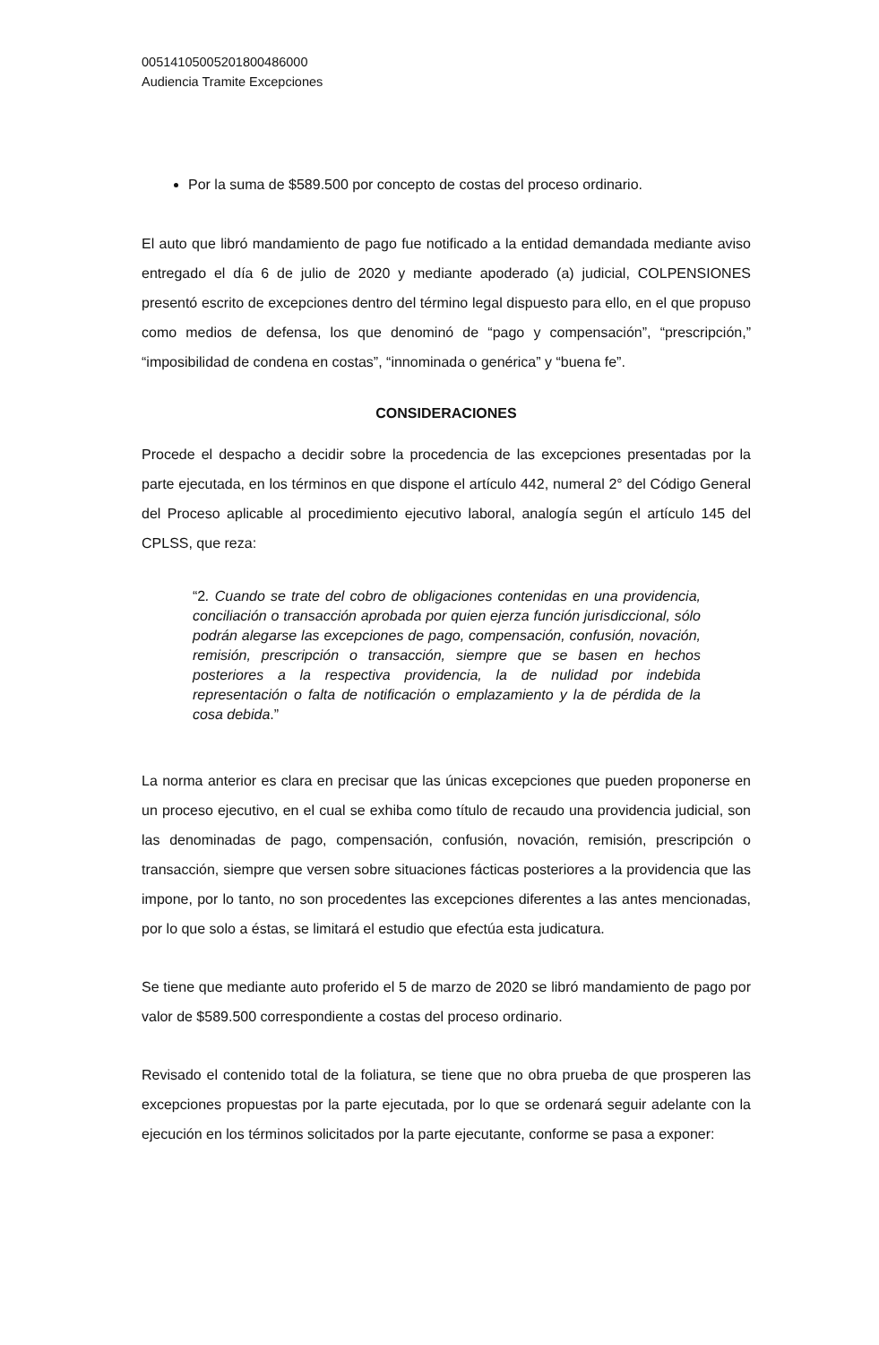00514105005201800486000
Audiencia Tramite Excepciones
Por la suma de $589.500 por concepto de costas del proceso ordinario.
El auto que libró mandamiento de pago fue notificado a la entidad demandada mediante aviso entregado el día 6 de julio de 2020 y mediante apoderado (a) judicial, COLPENSIONES presentó escrito de excepciones dentro del término legal dispuesto para ello, en el que propuso como medios de defensa, los que denominó de “pago y compensación”, “prescripción,” “imposibilidad de condena en costas”, “innominada o genérica” y “buena fe”.
CONSIDERACIONES
Procede el despacho a decidir sobre la procedencia de las excepciones presentadas por la parte ejecutada, en los términos en que dispone el artículo 442, numeral 2° del Código General del Proceso aplicable al procedimiento ejecutivo laboral, analogía según el artículo 145 del CPLSS, que reza:
“2. Cuando se trate del cobro de obligaciones contenidas en una providencia, conciliación o transacción aprobada por quien ejerza función jurisdiccional, sólo podrán alegarse las excepciones de pago, compensación, confusión, novación, remisión, prescripción o transacción, siempre que se basen en hechos posteriores a la respectiva providencia, la de nulidad por indebida representación o falta de notificación o emplazamiento y la de pérdida de la cosa debida.”
La norma anterior es clara en precisar que las únicas excepciones que pueden proponerse en un proceso ejecutivo, en el cual se exhiba como título de recaudo una providencia judicial, son las denominadas de pago, compensación, confusión, novación, remisión, prescripción o transacción, siempre que versen sobre situaciones fácticas posteriores a la providencia que las impone, por lo tanto, no son procedentes las excepciones diferentes a las antes mencionadas, por lo que solo a éstas, se limitará el estudio que efectúa esta judicatura.
Se tiene que mediante auto proferido el 5 de marzo de 2020 se libró mandamiento de pago por valor de $589.500 correspondiente a costas del proceso ordinario.
Revisado el contenido total de la foliatura, se tiene que no obra prueba de que prosperen las excepciones propuestas por la parte ejecutada, por lo que se ordenará seguir adelante con la ejecución en los términos solicitados por la parte ejecutante, conforme se pasa a exponer: